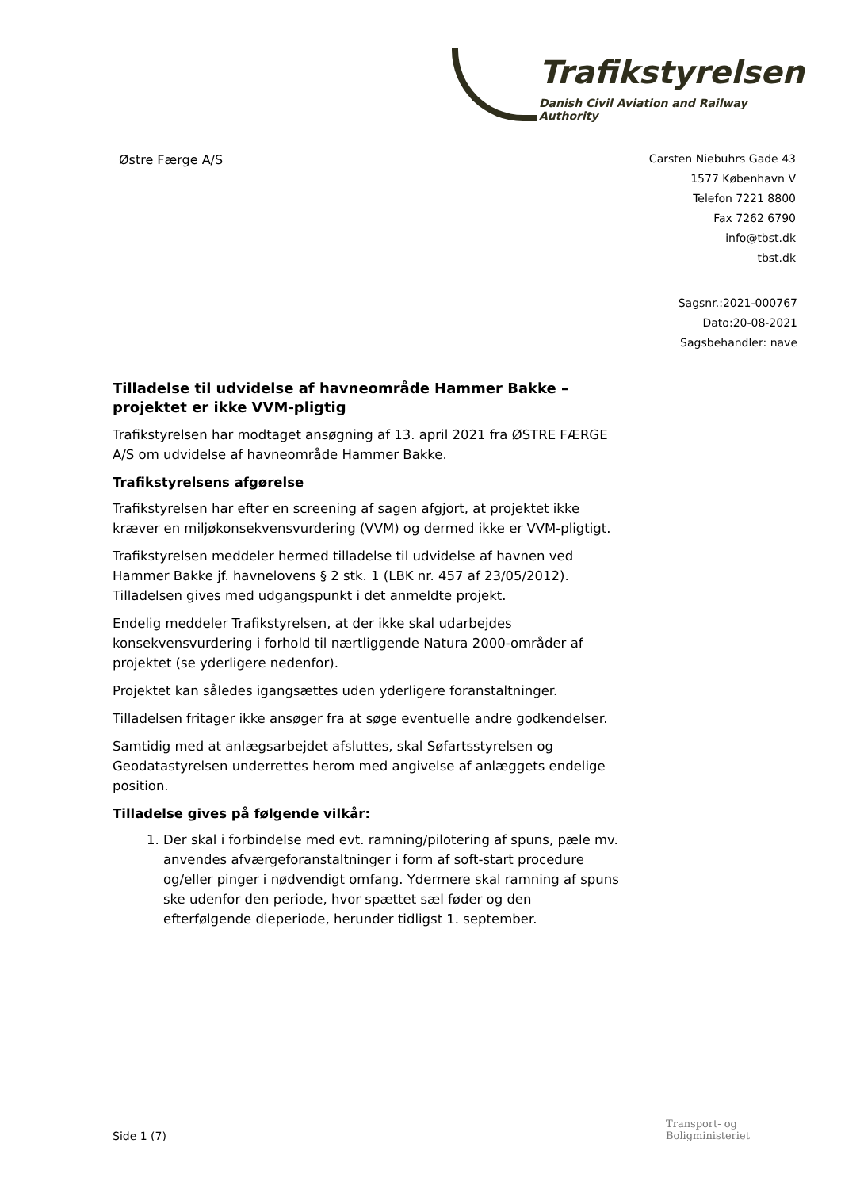Trafikstyrelsen
Danish Civil Aviation and Railway Authority
Østre Færge A/S
Carsten Niebuhrs Gade 43
1577 København V
Telefon 7221 8800
Fax 7262 6790
info@tbst.dk
tbst.dk
Sagsnr.:2021-000767
Dato:20-08-2021
Sagsbehandler: nave
Tilladelse til udvidelse af havneområde Hammer Bakke – projektet er ikke VVM-pligtig
Trafikstyrelsen har modtaget ansøgning af 13. april 2021 fra ØSTRE FÆRGE A/S om udvidelse af havneområde Hammer Bakke.
Trafikstyrelsens afgørelse
Trafikstyrelsen har efter en screening af sagen afgjort, at projektet ikke kræver en miljøkonsekvensvurdering (VVM) og dermed ikke er VVM-pligtigt.
Trafikstyrelsen meddeler hermed tilladelse til udvidelse af havnen ved Hammer Bakke jf. havnelovens § 2 stk. 1 (LBK nr. 457 af 23/05/2012). Tilladelsen gives med udgangspunkt i det anmeldte projekt.
Endelig meddeler Trafikstyrelsen, at der ikke skal udarbejdes konsekvensvurdering i forhold til nærtliggende Natura 2000-områder af projektet (se yderligere nedenfor).
Projektet kan således igangsættes uden yderligere foranstaltninger.
Tilladelsen fritager ikke ansøger fra at søge eventuelle andre godkendelser.
Samtidig med at anlægsarbejdet afsluttes, skal Søfartsstyrelsen og Geodatastyrelsen underrettes herom med angivelse af anlæggets endelige position.
Tilladelse gives på følgende vilkår:
1. Der skal i forbindelse med evt. ramning/pilotering af spuns, pæle mv. anvendes afværgeforanstaltninger i form af soft-start procedure og/eller pinger i nødvendigt omfang. Ydermere skal ramning af spuns ske udenfor den periode, hvor spættet sæl føder og den efterfølgende dieperiode, herunder tidligst 1. september.
Side 1 (7)
Transport- og
Boligministeriet